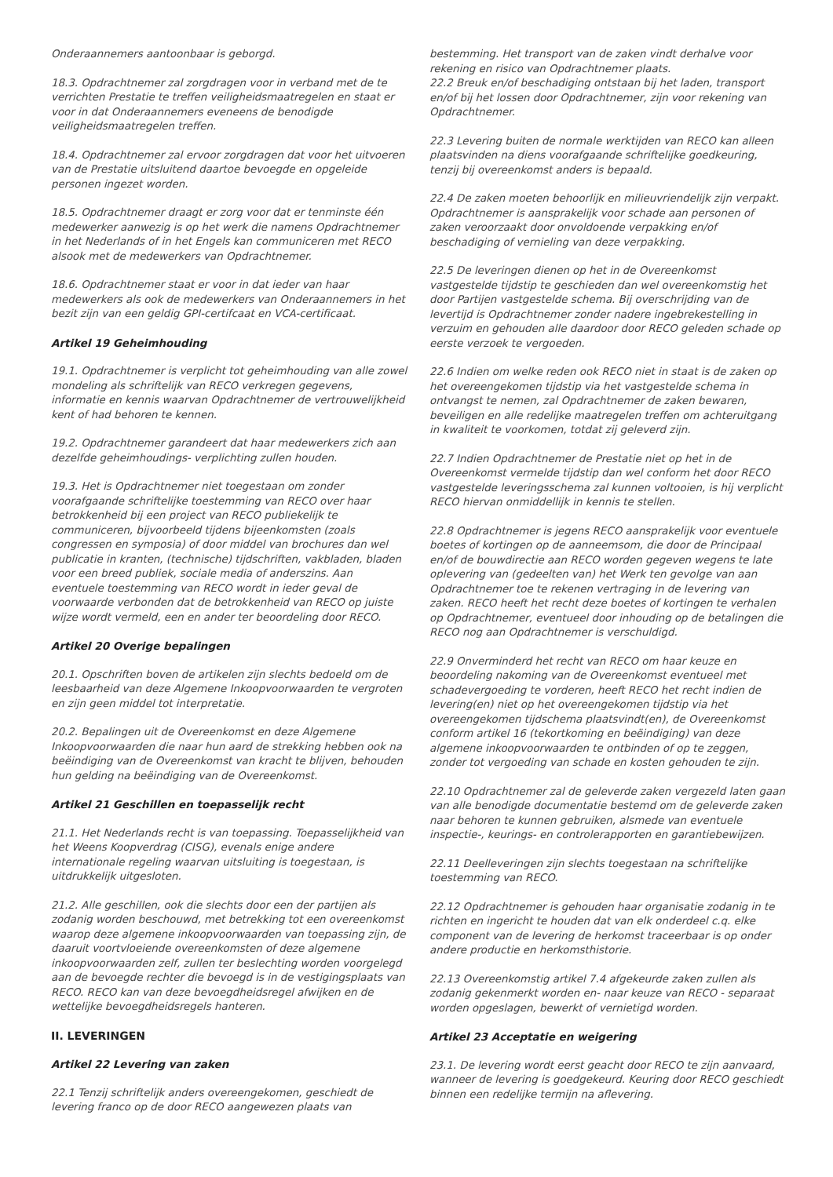Onderaannemers aantoonbaar is geborgd.
18.3. Opdrachtnemer zal zorgdragen voor in verband met de te verrichten Prestatie te treffen veiligheidsmaatregelen en staat er voor in dat Onderaannemers eveneens de benodigde veiligheidsmaatregelen treffen.
18.4. Opdrachtnemer zal ervoor zorgdragen dat voor het uitvoeren van de Prestatie uitsluitend daartoe bevoegde en opgeleide personen ingezet worden.
18.5. Opdrachtnemer draagt er zorg voor dat er tenminste één medewerker aanwezig is op het werk die namens Opdrachtnemer in het Nederlands of in het Engels kan communiceren met RECO alsook met de medewerkers van Opdrachtnemer.
18.6. Opdrachtnemer staat er voor in dat ieder van haar medewerkers als ook de medewerkers van Onderaannemers in het bezit zijn van een geldig GPI-certifcaat en VCA-certificaat.
Artikel 19 Geheimhouding
19.1. Opdrachtnemer is verplicht tot geheimhouding van alle zowel mondeling als schriftelijk van RECO verkregen gegevens, informatie en kennis waarvan Opdrachtnemer de vertrouwelijkheid kent of had behoren te kennen.
19.2. Opdrachtnemer garandeert dat haar medewerkers zich aan dezelfde geheimhoudings- verplichting zullen houden.
19.3. Het is Opdrachtnemer niet toegestaan om zonder voorafgaande schriftelijke toestemming van RECO over haar betrokkenheid bij een project van RECO publiekelijk te communiceren, bijvoorbeeld tijdens bijeenkomsten (zoals congressen en symposia) of door middel van brochures dan wel publicatie in kranten, (technische) tijdschriften, vakbladen, bladen voor een breed publiek, sociale media of anderszins. Aan eventuele toestemming van RECO wordt in ieder geval de voorwaarde verbonden dat de betrokkenheid van RECO op juiste wijze wordt vermeld, een en ander ter beoordeling door RECO.
Artikel 20 Overige bepalingen
20.1. Opschriften boven de artikelen zijn slechts bedoeld om de leesbaarheid van deze Algemene Inkoopvoorwaarden te vergroten en zijn geen middel tot interpretatie.
20.2. Bepalingen uit de Overeenkomst en deze Algemene Inkoopvoorwaarden die naar hun aard de strekking hebben ook na beëindiging van de Overeenkomst van kracht te blijven, behouden hun gelding na beëindiging van de Overeenkomst.
Artikel 21 Geschillen en toepasselijk recht
21.1. Het Nederlands recht is van toepassing. Toepasselijkheid van het Weens Koopverdrag (CISG), evenals enige andere internationale regeling waarvan uitsluiting is toegestaan, is uitdrukkelijk uitgesloten.
21.2. Alle geschillen, ook die slechts door een der partijen als zodanig worden beschouwd, met betrekking tot een overeenkomst waarop deze algemene inkoopvoorwaarden van toepassing zijn, de daaruit voortvloeiende overeenkomsten of deze algemene inkoopvoorwaarden zelf, zullen ter beslechting worden voorgelegd aan de bevoegde rechter die bevoegd is in de vestigingsplaats van RECO. RECO kan van deze bevoegdheidsregel afwijken en de wettelijke bevoegdheidsregels hanteren.
II. LEVERINGEN
Artikel 22 Levering van zaken
22.1 Tenzij schriftelijk anders overeengekomen, geschiedt de levering franco op de door RECO aangewezen plaats van
bestemming. Het transport van de zaken vindt derhalve voor rekening en risico van Opdrachtnemer plaats.
22.2 Breuk en/of beschadiging ontstaan bij het laden, transport en/of bij het lossen door Opdrachtnemer, zijn voor rekening van Opdrachtnemer.
22.3 Levering buiten de normale werktijden van RECO kan alleen plaatsvinden na diens voorafgaande schriftelijke goedkeuring, tenzij bij overeenkomst anders is bepaald.
22.4 De zaken moeten behoorlijk en milieuvriendelijk zijn verpakt. Opdrachtnemer is aansprakelijk voor schade aan personen of zaken veroorzaakt door onvoldoende verpakking en/of beschadiging of vernieling van deze verpakking.
22.5 De leveringen dienen op het in de Overeenkomst vastgestelde tijdstip te geschieden dan wel overeenkomstig het door Partijen vastgestelde schema. Bij overschrijding van de levertijd is Opdrachtnemer zonder nadere ingebrekestelling in verzuim en gehouden alle daardoor door RECO geleden schade op eerste verzoek te vergoeden.
22.6 Indien om welke reden ook RECO niet in staat is de zaken op het overeengekomen tijdstip via het vastgestelde schema in ontvangst te nemen, zal Opdrachtnemer de zaken bewaren, beveiligen en alle redelijke maatregelen treffen om achteruitgang in kwaliteit te voorkomen, totdat zij geleverd zijn.
22.7 Indien Opdrachtnemer de Prestatie niet op het in de Overeenkomst vermelde tijdstip dan wel conform het door RECO vastgestelde leveringsschema zal kunnen voltooien, is hij verplicht RECO hiervan onmiddellijk in kennis te stellen.
22.8 Opdrachtnemer is jegens RECO aansprakelijk voor eventuele boetes of kortingen op de aanneemsom, die door de Principaal en/of de bouwdirectie aan RECO worden gegeven wegens te late oplevering van (gedeelten van) het Werk ten gevolge van aan Opdrachtnemer toe te rekenen vertraging in de levering van zaken. RECO heeft het recht deze boetes of kortingen te verhalen op Opdrachtnemer, eventueel door inhouding op de betalingen die RECO nog aan Opdrachtnemer is verschuldigd.
22.9 Onverminderd het recht van RECO om haar keuze en beoordeling nakoming van de Overeenkomst eventueel met schadevergoeding te vorderen, heeft RECO het recht indien de levering(en) niet op het overeengekomen tijdstip via het overeengekomen tijdschema plaatsvindt(en), de Overeenkomst conform artikel 16 (tekortkoming en beëindiging) van deze algemene inkoopvoorwaarden te ontbinden of op te zeggen, zonder tot vergoeding van schade en kosten gehouden te zijn.
22.10 Opdrachtnemer zal de geleverde zaken vergezeld laten gaan van alle benodigde documentatie bestemd om de geleverde zaken naar behoren te kunnen gebruiken, alsmede van eventuele inspectie-, keurings- en controlerapporten en garantiebewijzen.
22.11 Deelleveringen zijn slechts toegestaan na schriftelijke toestemming van RECO.
22.12 Opdrachtnemer is gehouden haar organisatie zodanig in te richten en ingericht te houden dat van elk onderdeel c.q. elke component van de levering de herkomst traceerbaar is op onder andere productie en herkomsthistorie.
22.13 Overeenkomstig artikel 7.4 afgekeurde zaken zullen als zodanig gekenmerkt worden en- naar keuze van RECO - separaat worden opgeslagen, bewerkt of vernietigd worden.
Artikel 23 Acceptatie en weigering
23.1. De levering wordt eerst geacht door RECO te zijn aanvaard, wanneer de levering is goedgekeurd. Keuring door RECO geschiedt binnen een redelijke termijn na aflevering.